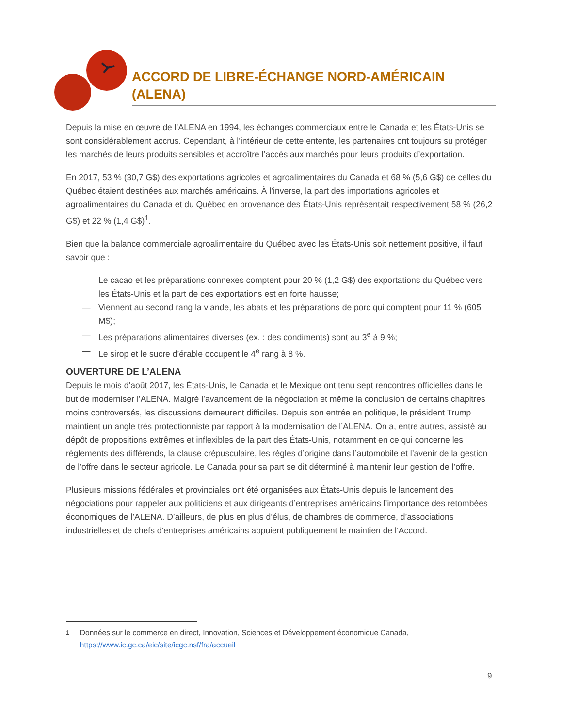ACCORD DE LIBRE-ÉCHANGE NORD-AMÉRICAIN (ALENA)
Depuis la mise en œuvre de l’ALENA en 1994, les échanges commerciaux entre le Canada et les États-Unis se sont considérablement accrus. Cependant, à l’intérieur de cette entente, les partenaires ont toujours su protéger les marchés de leurs produits sensibles et accroître l’accès aux marchés pour leurs produits d’exportation.
En 2017, 53 % (30,7 G$) des exportations agricoles et agroalimentaires du Canada et 68 % (5,6 G$) de celles du Québec étaient destinées aux marchés américains. À l’inverse, la part des importations agricoles et agroalimentaires du Canada et du Québec en provenance des États-Unis représentait respectivement 58 % (26,2 G$) et 22 % (1,4 G$)<sup>1</sup>.
Bien que la balance commerciale agroalimentaire du Québec avec les États-Unis soit nettement positive, il faut savoir que :
— Le cacao et les préparations connexes comptent pour 20 % (1,2 G$) des exportations du Québec vers les États-Unis et la part de ces exportations est en forte hausse;
— Viennent au second rang la viande, les abats et les préparations de porc qui comptent pour 11 % (605 M$);
— Les préparations alimentaires diverses (ex. : des condiments) sont au 3<sup>e</sup> à 9 %;
— Le sirop et le sucre d’érable occupent le 4<sup>e</sup> rang à 8 %.
OUVERTURE DE L’ALENA
Depuis le mois d’août 2017, les États-Unis, le Canada et le Mexique ont tenu sept rencontres officielles dans le but de moderniser l’ALENA. Malgré l’avancement de la négociation et même la conclusion de certains chapitres moins controversés, les discussions demeurent difficiles. Depuis son entrée en politique, le président Trump maintient un angle très protectionniste par rapport à la modernisation de l’ALENA. On a, entre autres, assisté au dépôt de propositions extrêmes et inflexibles de la part des États-Unis, notamment en ce qui concerne les règlements des différends, la clause crépusculaire, les règles d’origine dans l’automobile et l’avenir de la gestion de l’offre dans le secteur agricole. Le Canada pour sa part se dit déterminé à maintenir leur gestion de l’offre.
Plusieurs missions fédérales et provinciales ont été organisées aux États-Unis depuis le lancement des négociations pour rappeler aux politiciens et aux dirigeants d’entreprises américains l’importance des retombées économiques de l’ALENA. D’ailleurs, de plus en plus d’élus, de chambres de commerce, d’associations industrielles et de chefs d’entreprises américains appuient publiquement le maintien de l’Accord.
<sup>1</sup> Données sur le commerce en direct, Innovation, Sciences et Développement économique Canada, https://www.ic.gc.ca/eic/site/icgc.nsf/fra/accueil
9